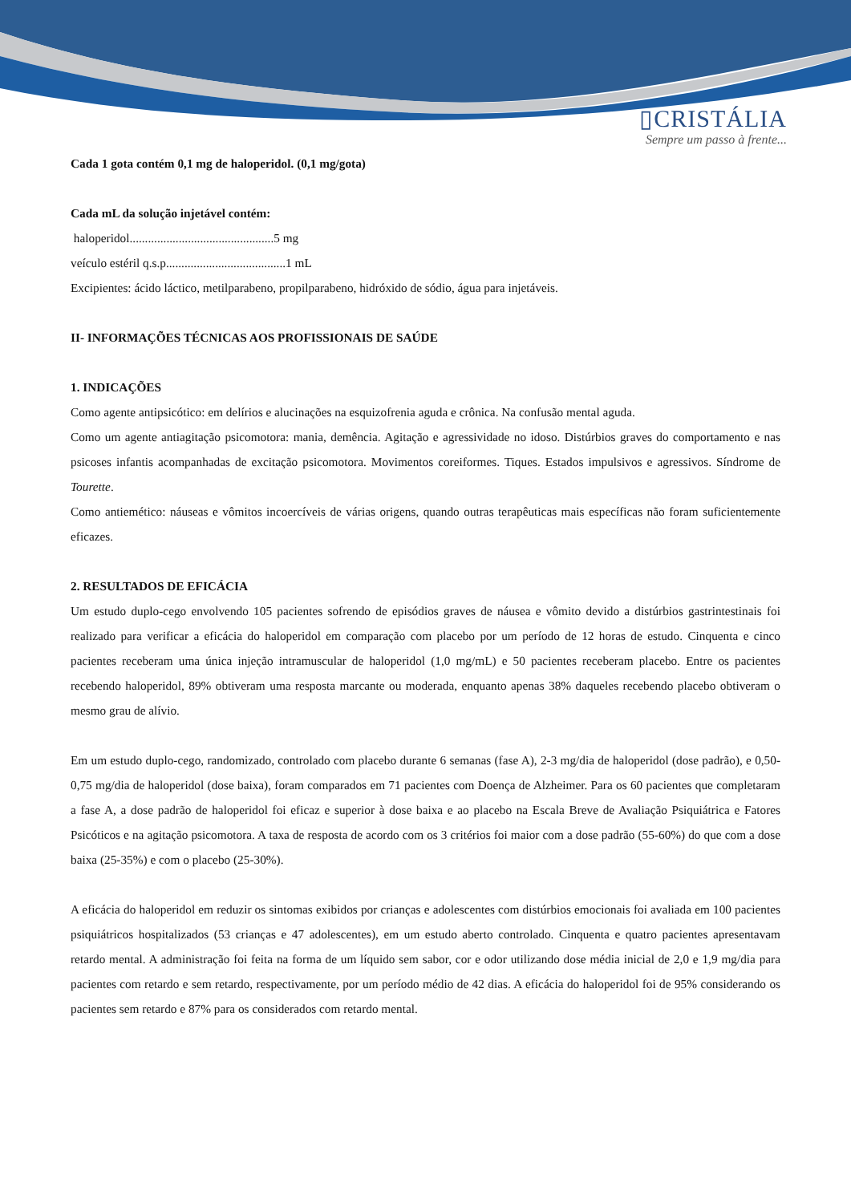▯CRISTÁLIA
Sempre um passo à frente...
Cada 1 gota contém 0,1 mg de haloperidol. (0,1 mg/gota)
Cada mL da solução injetável contém:
haloperidol...............................................5 mg
veículo estéril q.s.p.......................................1 mL
Excipientes: ácido láctico, metilparabeno, propilparabeno, hidróxido de sódio, água para injetáveis.
II- INFORMAÇÕES TÉCNICAS AOS PROFISSIONAIS DE SAÚDE
1. INDICAÇÕES
Como agente antipsicótico: em delírios e alucinações na esquizofrenia aguda e crônica. Na confusão mental aguda.
Como um agente antiagitação psicomotora: mania, demência. Agitação e agressividade no idoso. Distúrbios graves do comportamento e nas psicoses infantis acompanhadas de excitação psicomotora. Movimentos coreiformes. Tiques. Estados impulsivos e agressivos. Síndrome de Tourette.
Como antiemético: náuseas e vômitos incoercíveis de várias origens, quando outras terapêuticas mais específicas não foram suficientemente eficazes.
2. RESULTADOS DE EFICÁCIA
Um estudo duplo-cego envolvendo 105 pacientes sofrendo de episódios graves de náusea e vômito devido a distúrbios gastrintestinais foi realizado para verificar a eficácia do haloperidol em comparação com placebo por um período de 12 horas de estudo. Cinquenta e cinco pacientes receberam uma única injeção intramuscular de haloperidol (1,0 mg/mL) e 50 pacientes receberam placebo. Entre os pacientes recebendo haloperidol, 89% obtiveram uma resposta marcante ou moderada, enquanto apenas 38% daqueles recebendo placebo obtiveram o mesmo grau de alívio.
Em um estudo duplo-cego, randomizado, controlado com placebo durante 6 semanas (fase A), 2-3 mg/dia de haloperidol (dose padrão), e 0,50-0,75 mg/dia de haloperidol (dose baixa), foram comparados em 71 pacientes com Doença de Alzheimer. Para os 60 pacientes que completaram a fase A, a dose padrão de haloperidol foi eficaz e superior à dose baixa e ao placebo na Escala Breve de Avaliação Psiquiátrica e Fatores Psicóticos e na agitação psicomotora. A taxa de resposta de acordo com os 3 critérios foi maior com a dose padrão (55-60%) do que com a dose baixa (25-35%) e com o placebo (25-30%).
A eficácia do haloperidol em reduzir os sintomas exibidos por crianças e adolescentes com distúrbios emocionais foi avaliada em 100 pacientes psiquiátricos hospitalizados (53 crianças e 47 adolescentes), em um estudo aberto controlado. Cinquenta e quatro pacientes apresentavam retardo mental. A administração foi feita na forma de um líquido sem sabor, cor e odor utilizando dose média inicial de 2,0 e 1,9 mg/dia para pacientes com retardo e sem retardo, respectivamente, por um período médio de 42 dias. A eficácia do haloperidol foi de 95% considerando os pacientes sem retardo e 87% para os considerados com retardo mental.